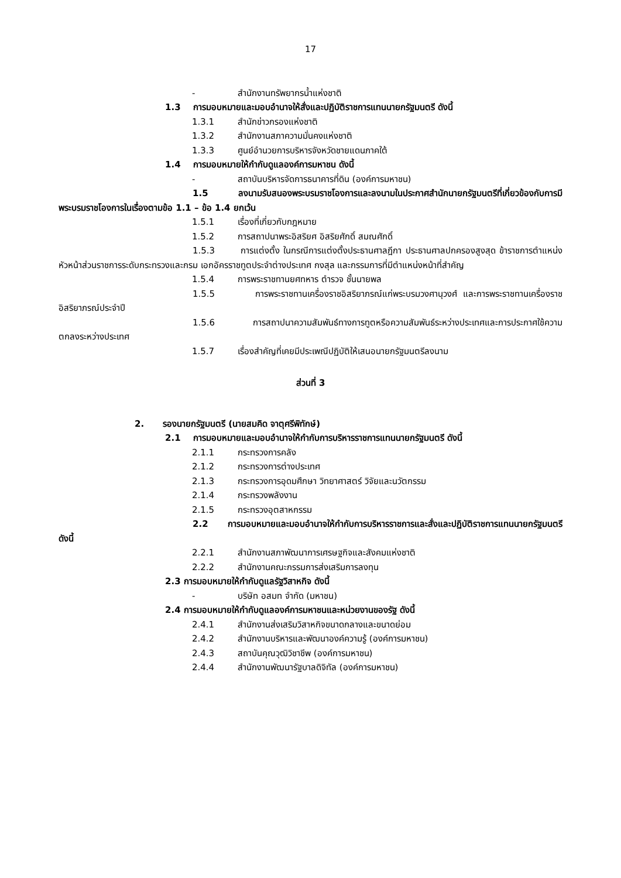17
- สำนักงานทรัพยากรน้ำแห่งชาติ
1.3 การมอบหมายและมอบอำนาจให้สั่งและปฏิบัติราชการแทนนายกรัฐมนตรี ดังนี้
1.3.1 สำนักข่าวกรองแห่งชาติ
1.3.2 สำนักงานสภาความมั่นคงแห่งชาติ
1.3.3 ศูนย์อำนวยการบริหารจังหวัดชายแดนภาคใต้
1.4 การมอบหมายให้กำกับดูแลองค์การมหาชน ดังนี้
- สถาบันบริหารจัดการธนาคารที่ดิน (องค์การมหาชน)
1.5 ลงนามรับสนองพระบรมราชโองการและลงนามในประกาศสำนักนายกรัฐมนตรีที่เกี่ยวข้องกับการมีพระบรมราชโองการในเรื่องตามข้อ 1.1 – ข้อ 1.4 ยกเว้น
1.5.1 เรื่องที่เกี่ยวกับกฎหมาย
1.5.2 การสถาปนาพระอิสริยศ อิสริยศักดิ์ สมณศักดิ์
1.5.3 การแต่งตั้ง ในกรณีการแต่งตั้งประธานศาลฎีกา ประธานศาลปกครองสูงสุด ข้าราชการตำแหน่งหัวหน้าส่วนราชการระดับกระทรวงและกรม เอกอัครราชทูตประจำต่างประเทศ กงสุล และกรรมการที่มีตำแหน่งหน้าที่สำคัญ
1.5.4 การพระราชทานยศทหาร ตำรวจ ชั้นนายพล
1.5.5 การพระราชทานเครื่องราชอิสริยาภรณ์แก่พระบรมวงศานุวงศ์ และการพระราชทานเครื่องราชอิสริยาภรณ์ประจำปี
1.5.6 การสถาปนาความสัมพันธ์ทางการทูตหรือความสัมพันธ์ระหว่างประเทศและการประกาศใช้ความตกลงระหว่างประเทศ
1.5.7 เรื่องสำคัญที่เคยมีประเพณีปฏิบัติให้เสนอนายกรัฐมนตรีลงนาม
ส่วนที่ 3
2. รองนายกรัฐมนตรี (นายสมคิด จาตุศรีพิทักษ์)
2.1 การมอบหมายและมอบอำนาจให้กำกับการบริหารราชการแทนนายกรัฐมนตรี ดังนี้
2.1.1 กระทรวงการคลัง
2.1.2 กระทรวงการต่างประเทศ
2.1.3 กระทรวงการอุดมศึกษา วิทยาศาสตร์ วิจัยและนวัตกรรม
2.1.4 กระทรวงพลังงาน
2.1.5 กระทรวงอุตสาหกรรม
2.2 การมอบหมายและมอบอำนาจให้กำกับการบริหารราชการและสั่งและปฏิบัติราชการแทนนายกรัฐมนตรี ดังนี้
2.2.1 สำนักงานสภาพัฒนาการเศรษฐกิจและสังคมแห่งชาติ
2.2.2 สำนักงานคณะกรรมการส่งเสริมการลงทุน
2.3 การมอบหมายให้กำกับดูแลรัฐวิสาหกิจ ดังนี้
- บริษัท อสมท จำกัด (มหาชน)
2.4 การมอบหมายให้กำกับดูแลองค์การมหาชนและหน่วยงานของรัฐ ดังนี้
2.4.1 สำนักงานส่งเสริมวิสาหกิจขนาดกลางและขนาดย่อม
2.4.2 สำนักงานบริหารและพัฒนาองค์ความรู้ (องค์การมหาชน)
2.4.3 สถาบันคุณวุฒิวิชาชีพ (องค์การมหาชน)
2.4.4 สำนักงานพัฒนารัฐบาลดิจิทัล (องค์การมหาชน)